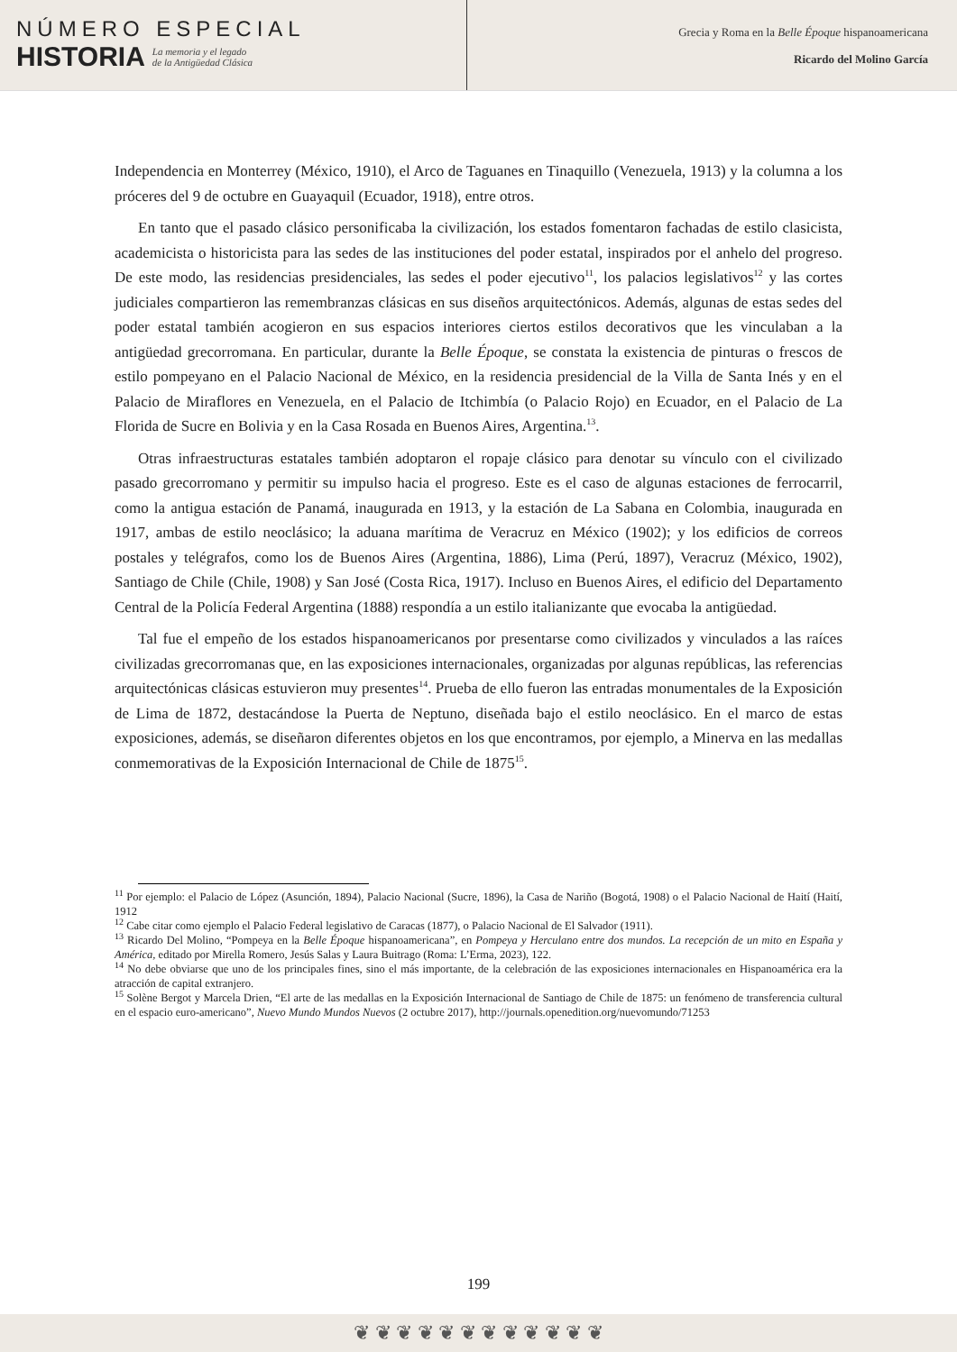NÚMERO ESPECIAL
HISTORIA
La memoria y el legado
de la Antigüedad Clásica
Grecia y Roma en la Belle Époque hispanoamericana
Ricardo del Molino García
Independencia en Monterrey (México, 1910), el Arco de Taguanes en Tinaquillo (Venezuela, 1913) y la columna a los próceres del 9 de octubre en Guayaquil (Ecuador, 1918), entre otros.
En tanto que el pasado clásico personificaba la civilización, los estados fomentaron fachadas de estilo clasicista, academicista o historicista para las sedes de las instituciones del poder estatal, inspirados por el anhelo del progreso. De este modo, las residencias presidenciales, las sedes el poder ejecutivo<sup>11</sup>, los palacios legislativos<sup>12</sup> y las cortes judiciales compartieron las remembranzas clásicas en sus diseños arquitectónicos. Además, algunas de estas sedes del poder estatal también acogieron en sus espacios interiores ciertos estilos decorativos que les vinculaban a la antigüedad grecorromana. En particular, durante la Belle Époque, se constata la existencia de pinturas o frescos de estilo pompeyano en el Palacio Nacional de México, en la residencia presidencial de la Villa de Santa Inés y en el Palacio de Miraflores en Venezuela, en el Palacio de Itchimbía (o Palacio Rojo) en Ecuador, en el Palacio de La Florida de Sucre en Bolivia y en la Casa Rosada en Buenos Aires, Argentina.<sup>13</sup>.
Otras infraestructuras estatales también adoptaron el ropaje clásico para denotar su vínculo con el civilizado pasado grecorromano y permitir su impulso hacia el progreso. Este es el caso de algunas estaciones de ferrocarril, como la antigua estación de Panamá, inaugurada en 1913, y la estación de La Sabana en Colombia, inaugurada en 1917, ambas de estilo neoclásico; la aduana marítima de Veracruz en México (1902); y los edificios de correos postales y telégrafos, como los de Buenos Aires (Argentina, 1886), Lima (Perú, 1897), Veracruz (México, 1902), Santiago de Chile (Chile, 1908) y San José (Costa Rica, 1917). Incluso en Buenos Aires, el edificio del Departamento Central de la Policía Federal Argentina (1888) respondía a un estilo italianizante que evocaba la antigüedad.
Tal fue el empeño de los estados hispanoamericanos por presentarse como civilizados y vinculados a las raíces civilizadas grecorromanas que, en las exposiciones internacionales, organizadas por algunas repúblicas, las referencias arquitectónicas clásicas estuvieron muy presentes<sup>14</sup>. Prueba de ello fueron las entradas monumentales de la Exposición de Lima de 1872, destacándose la Puerta de Neptuno, diseñada bajo el estilo neoclásico. En el marco de estas exposiciones, además, se diseñaron diferentes objetos en los que encontramos, por ejemplo, a Minerva en las medallas conmemorativas de la Exposición Internacional de Chile de 1875<sup>15</sup>.
<sup>11</sup> Por ejemplo: el Palacio de López (Asunción, 1894), Palacio Nacional (Sucre, 1896), la Casa de Nariño (Bogotá, 1908) o el Palacio Nacional de Haití (Haití, 1912
<sup>12</sup> Cabe citar como ejemplo el Palacio Federal legislativo de Caracas (1877), o Palacio Nacional de El Salvador (1911).
<sup>13</sup> Ricardo Del Molino, “Pompeya en la Belle Époque hispanoamericana”, en Pompeya y Herculano entre dos mundos. La recepción de un mito en España y América, editado por Mirella Romero, Jesús Salas y Laura Buitrago (Roma: L’Erma, 2023), 122.
<sup>14</sup> No debe obviarse que uno de los principales fines, sino el más importante, de la celebración de las exposiciones internacionales en Hispanoamérica era la atracción de capital extranjero.
<sup>15</sup> Solène Bergot y Marcela Drien, “El arte de las medallas en la Exposición Internacional de Santiago de Chile de 1875: un fenómeno de transferencia cultural en el espacio euro-americano”, Nuevo Mundo Mundos Nuevos (2 octubre 2017), http://journals.openedition.org/nuevomundo/71253
199
❦ ❦ ❦ ❦ ❦ ❦ ❦ ❦ ❦ ❦ ❦ ❦